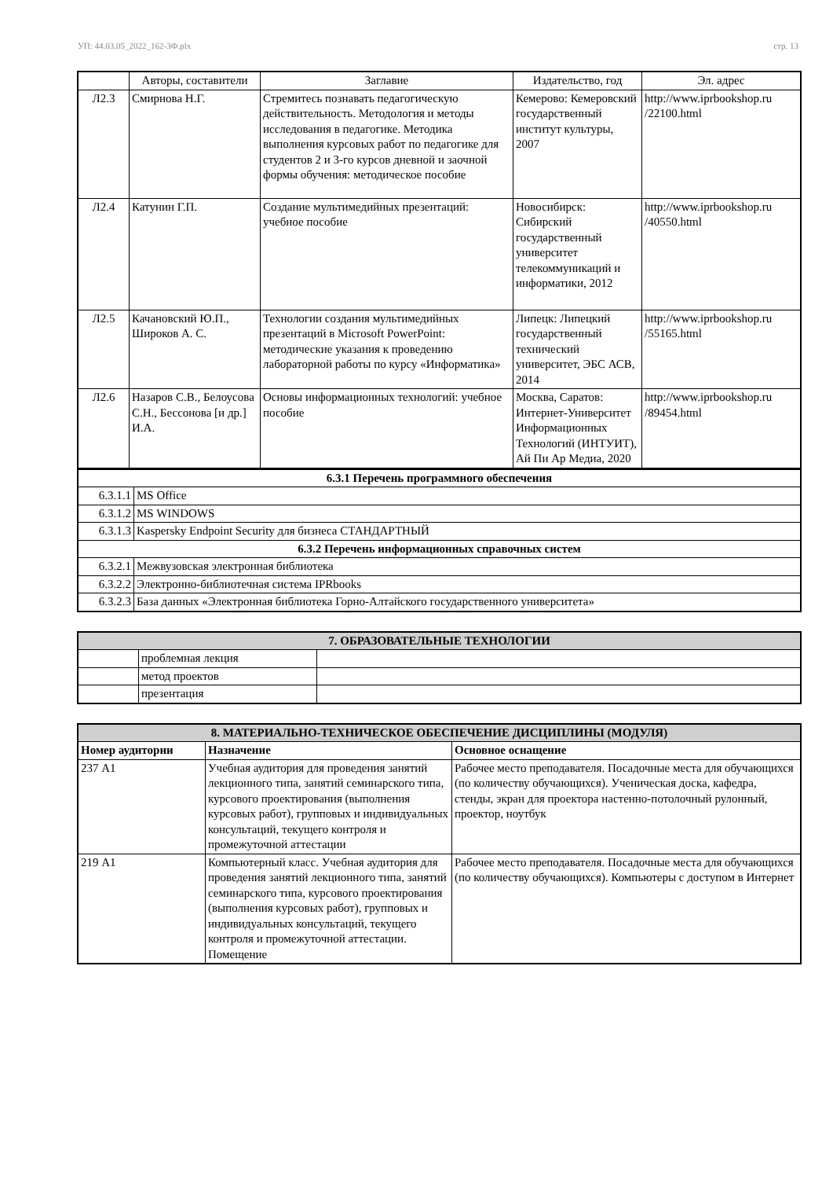УП: 44.03.05_2022_162-3Ф.plx стр. 13
| | Авторы, составители | Заглавие | Издательство, год | Эл. адрес |
| --- | --- | --- | --- | --- |
| Л2.3 | Смирнова Н.Г. | Стремитесь познавать педагогическую действительность. Методология и методы исследования в педагогике. Методика выполнения курсовых работ по педагогике для студентов 2 и 3-го курсов дневной и заочной формы обучения: методическое пособие | Кемерово: Кемеровский государственный институт культуры, 2007 | http://www.iprbookshop.ru /22100.html |
| Л2.4 | Катунин Г.П. | Создание мультимедийных презентаций: учебное пособие | Новосибирск: Сибирский государственный университет телекоммуникаций и информатики, 2012 | http://www.iprbookshop.ru /40550.html |
| Л2.5 | Качановский Ю.П., Широков А. С. | Технологии создания мультимедийных презентаций в Microsoft PowerPoint: методические указания к проведению лабораторной работы по курсу «Информатика» | Липецк: Липецкий государственный технический университет, ЭБС АСВ, 2014 | http://www.iprbookshop.ru /55165.html |
| Л2.6 | Назаров С.В., Белоусова С.Н., Бессонова [и др.] И.А. | Основы информационных технологий: учебное пособие | Москва, Саратов: Интернет-Университет Информационных Технологий (ИНТУИТ), Ай Пи Ар Медиа, 2020 | http://www.iprbookshop.ru /89454.html |
| 6.3.1 Перечень программного обеспечения | |
| 6.3.1.1 | MS Office |
| 6.3.1.2 | MS WINDOWS |
| 6.3.1.3 | Kaspersky Endpoint Security для бизнеса СТАНДАРТНЫЙ |
| 6.3.2 Перечень информационных справочных систем | |
| 6.3.2.1 | Межвузовская электронная библиотека |
| 6.3.2.2 | Электронно-библиотечная система IPRbooks |
| 6.3.2.3 | База данных «Электронная библиотека Горно-Алтайского государственного университета» |
| 7. ОБРАЗОВАТЕЛЬНЫЕ ТЕХНОЛОГИИ | | |
| | проблемная лекция | |
| | метод проектов | |
| | презентация | |
| 8. МАТЕРИАЛЬНО-ТЕХНИЧЕСКОЕ ОБЕСПЕЧЕНИЕ ДИСЦИПЛИНЫ (МОДУЛЯ) | | |
| Номер аудитории | Назначение | Основное оснащение |
| 237 А1 | Учебная аудитория для проведения занятий лекционного типа, занятий семинарского типа, курсового проектирования (выполнения курсовых работ), групповых и индивидуальных консультаций, текущего контроля и промежуточной аттестации | Рабочее место преподавателя. Посадочные места для обучающихся (по количеству обучающихся). Ученическая доска, кафедра, стенды, экран для проектора настенно-потолочный рулонный, проектор, ноутбук |
| 219 А1 | Компьютерный класс. Учебная аудитория для проведения занятий лекционного типа, занятий семинарского типа, курсового проектирования (выполнения курсовых работ), групповых и индивидуальных консультаций, текущего контроля и промежуточной аттестации. Помещение | Рабочее место преподавателя. Посадочные места для обучающихся (по количеству обучающихся). Компьютеры с доступом в Интернет |